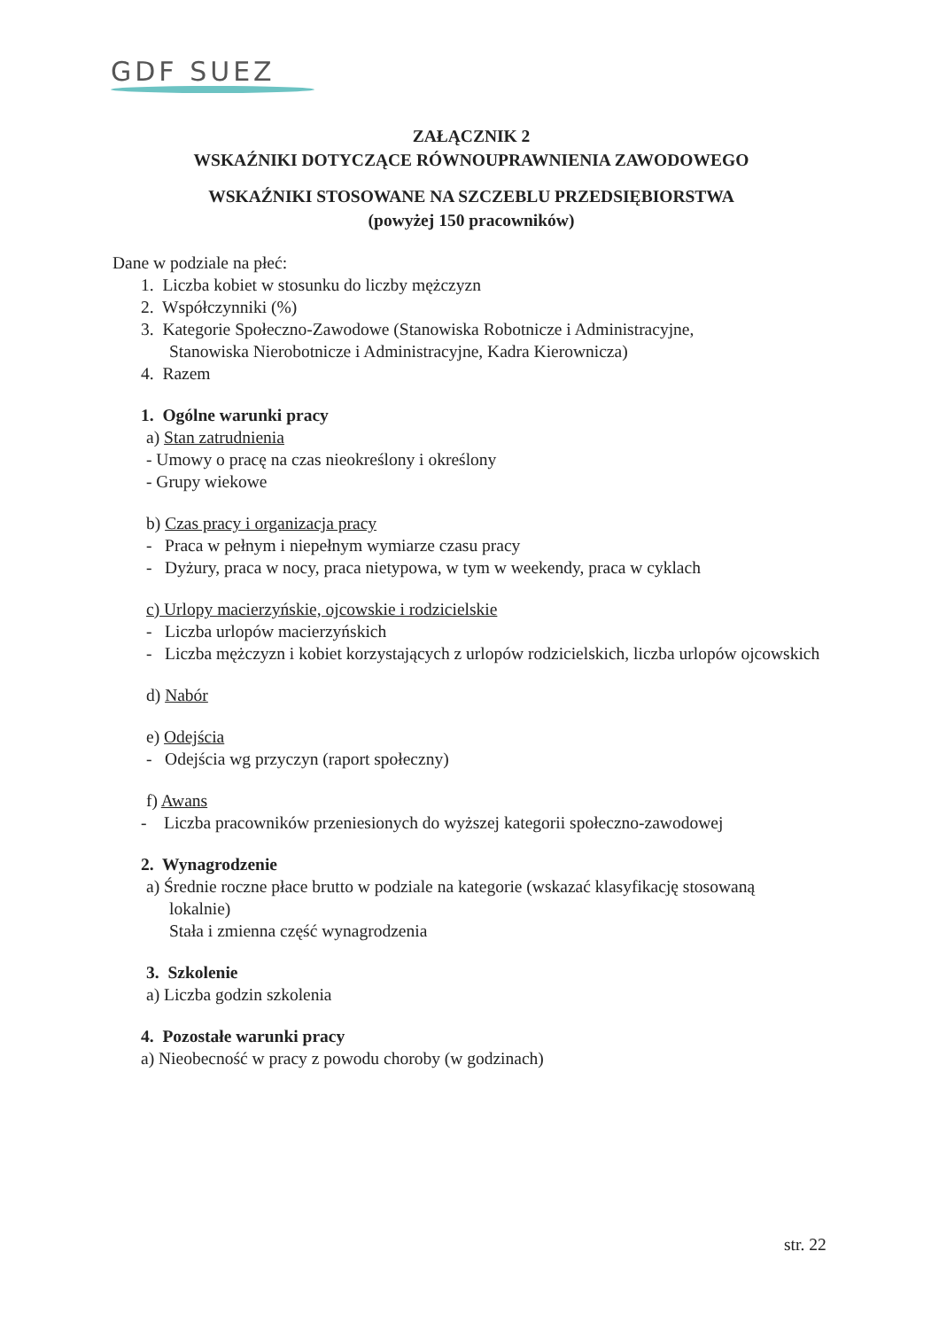GDF SUEZ
ZAŁĄCZNIK 2
WSKAŹNIKI DOTYCZĄCE RÓWNOUPRAWNIENIA ZAWODOWEGO
WSKAŹNIKI STOSOWANE NA SZCZEBLU PRZEDSIĘBIORSTWA
(powyżej 150 pracowników)
Dane w podziale na płeć:
1. Liczba kobiet w stosunku do liczby mężczyzn
2. Współczynniki (%)
3. Kategorie Społeczno-Zawodowe (Stanowiska Robotnicze i Administracyjne,
Stanowiska Nierobotnicze i Administracyjne, Kadra Kierownicza)
4. Razem
1. Ogólne warunki pracy
a) Stan zatrudnienia
- Umowy o pracę na czas nieokreślony i określony
- Grupy wiekowe
b) Czas pracy i organizacja pracy
- Praca w pełnym i niepełnym wymiarze czasu pracy
- Dyżury, praca w nocy, praca nietypowa, w tym w weekendy, praca w cyklach
c) Urlopy macierzyńskie, ojcowskie i rodzicielskie
- Liczba urlopów macierzyńskich
- Liczba mężczyzn i kobiet korzystających z urlopów rodzicielskich, liczba urlopów ojcowskich
d) Nabór
e) Odejścia
- Odejścia wg przyczyn (raport społeczny)
f) Awans
- Liczba pracowników przeniesionych do wyższej kategorii społeczno-zawodowej
2. Wynagrodzenie
a) Średnie roczne płace brutto w podziale na kategorie (wskazać klasyfikację stosowaną
lokalnie)
Stała i zmienna część wynagrodzenia
3. Szkolenie
a) Liczba godzin szkolenia
4. Pozostałe warunki pracy
a) Nieobecność w pracy z powodu choroby (w godzinach)
str. 22